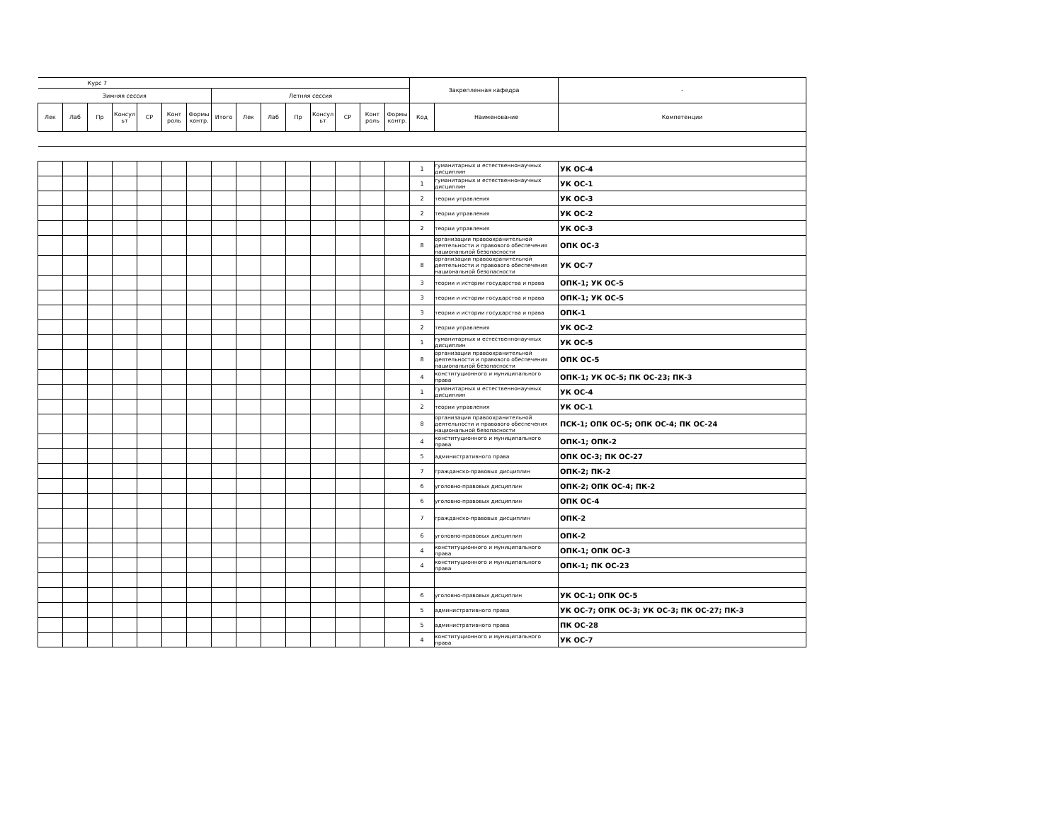| Курс 7 | | | | | | | | | | | | | | | Закрепленная кафедра | | - |
| --- | --- | --- | --- | --- | --- | --- | --- | --- | --- | --- | --- | --- | --- | --- | --- | --- | --- |
| Зимняя сессия | | | | | | | Летняя сессия | | | | | | | | | | |
| Лек | Лаб | Пр | Консул ьт | СР | Конт роль | Формы контр. | Итого | Лек | Лаб | Пр | Консул ьт | СР | Конт роль | Формы контр. | Код | Наименование | Компетенции |
| | | | | | | | | | | | | | | | 1 | гуманитарных и естественнонаучных дисциплин | УК ОС-4 |
| | | | | | | | | | | | | | | | 1 | гуманитарных и естественнонаучных дисциплин | УК ОС-1 |
| | | | | | | | | | | | | | | | 2 | теории управления | УК ОС-3 |
| | | | | | | | | | | | | | | | 2 | теории управления | УК ОС-2 |
| | | | | | | | | | | | | | | | 2 | теории управления | УК ОС-3 |
| | | | | | | | | | | | | | | | 8 | организации правоохранительной деятельности и правового обеспечения национальной безопасности | ОПК ОС-3 |
| | | | | | | | | | | | | | | | 8 | организации правоохранительной деятельности и правового обеспечения национальной безопасности | УК ОС-7 |
| | | | | | | | | | | | | | | | 3 | теории и истории государства и права | ОПК-1; УК ОС-5 |
| | | | | | | | | | | | | | | | 3 | теории и истории государства и права | ОПК-1; УК ОС-5 |
| | | | | | | | | | | | | | | | 3 | теории и истории государства и права | ОПК-1 |
| | | | | | | | | | | | | | | | 2 | теории управления | УК ОС-2 |
| | | | | | | | | | | | | | | | 1 | гуманитарных и естественнонаучных дисциплин | УК ОС-5 |
| | | | | | | | | | | | | | | | 8 | организации правоохранительной деятельности и правового обеспечения национальной безопасности | ОПК ОС-5 |
| | | | | | | | | | | | | | | | 4 | конституционного и муниципального права | ОПК-1; УК ОС-5; ПК ОС-23; ПК-3 |
| | | | | | | | | | | | | | | | 1 | гуманитарных и естественнонаучных дисциплин | УК ОС-4 |
| | | | | | | | | | | | | | | | 2 | теории управления | УК ОС-1 |
| | | | | | | | | | | | | | | | 8 | организации правоохранительной деятельности и правового обеспечения национальной безопасности | ПСК-1; ОПК ОС-5; ОПК ОС-4; ПК ОС-24 |
| | | | | | | | | | | | | | | | 4 | конституционного и муниципального права | ОПК-1; ОПК-2 |
| | | | | | | | | | | | | | | | 5 | административного права | ОПК ОС-3; ПК ОС-27 |
| | | | | | | | | | | | | | | | 7 | гражданско-правовых дисциплин | ОПК-2; ПК-2 |
| | | | | | | | | | | | | | | | 6 | уголовно-правовых дисциплин | ОПК-2; ОПК ОС-4; ПК-2 |
| | | | | | | | | | | | | | | | 6 | уголовно-правовых дисциплин | ОПК ОС-4 |
| | | | | | | | | | | | | | | | 7 | гражданско-правовых дисциплин | ОПК-2 |
| | | | | | | | | | | | | | | | 6 | уголовно-правовых дисциплин | ОПК-2 |
| | | | | | | | | | | | | | | | 4 | конституционного и муниципального права | ОПК-1; ОПК ОС-3 |
| | | | | | | | | | | | | | | | 4 | конституционного и муниципального права | ОПК-1; ПК ОС-23 |
| | | | | | | | | | | | | | | | 6 | уголовно-правовых дисциплин | УК ОС-1; ОПК ОС-5 |
| | | | | | | | | | | | | | | | 5 | административного права | УК ОС-7; ОПК ОС-3; УК ОС-3; ПК ОС-27; ПК-3 |
| | | | | | | | | | | | | | | | 5 | административного права | ПК ОС-28 |
| | | | | | | | | | | | | | | | 4 | конституционного и муниципального права | УК ОС-7 |